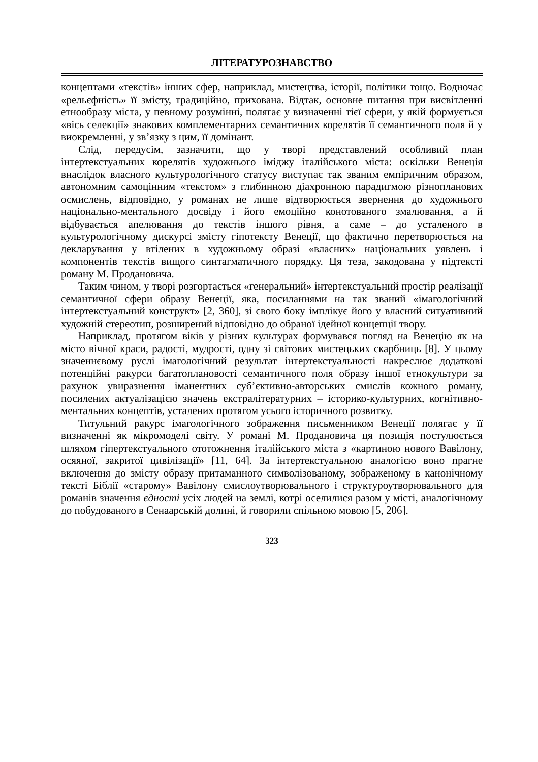ЛІТЕРАТУРОЗНАВСТВО
концептами «текстів» інших сфер, наприклад, мистецтва, історії, політики тощо. Водночас «рельєфність» її змісту, традиційно, прихована. Відтак, основне питання при висвітленні етнообразу міста, у певному розумінні, полягає у визначенні тієї сфери, у якій формується «вісь селекції» знакових комплементарних семантичних корелятів її семантичного поля й у виокремленні, у зв’язку з цим, її домінант.
Слід, передусім, зазначити, що у творі представлений особливий план інтертекстуальних корелятів художнього іміджу італійського міста: оскільки Венеція внаслідок власного культурологічного статусу виступає так званим емпіричним образом, автономним самоцінним «текстом» з глибинною діахронною парадигмою різнопланових осмислень, відповідно, у романах не лише відтворюється звернення до художнього національно-ментального досвіду і його емоційно конотованого змалювання, а й відбувається апелювання до текстів іншого рівня, а саме – до усталеного в культурологічному дискурсі змісту гіпотексту Венеції, що фактично перетворюється на декларування у втілених в художньому образі «власних» національних уявлень і компонентів текстів вищого синтагматичного порядку. Ця теза, закодована у підтексті роману М. Продановича.
Таким чином, у творі розгортається «генеральний» інтертекстуальний простір реалізації семантичної сфери образу Венеції, яка, посиланнями на так званий «імагологічний інтертекстуальний конструкт» [2, 360], зі свого боку імплікує його у власний ситуативний художній стереотип, розширений відповідно до обраної ідейної концепції твору.
Наприклад, протягом віків у різних культурах формувався погляд на Венецію як на місто вічної краси, радості, мудрості, одну зі світових мистецьких скарбниць [8]. У цьому значеннєвому руслі імагологічний результат інтертекстуальності накреслює додаткові потенційні ракурси багатоплановості семантичного поля образу іншої етнокультури за рахунок увиразнення іманентних суб’єктивно-авторських смислів кожного роману, посилених актуалізацією значень екстралітературних – історико-культурних, когнітивно-ментальних концептів, усталених протягом усього історичного розвитку.
Титульний ракурс імагологічного зображення письменником Венеції полягає у її визначенні як мікромоделі світу. У романі М. Продановича ця позиція постулюється шляхом гіпертекстуального ототожнення італійського міста з «картиною нового Вавілону, осяяної, закритої цивілізації» [11, 64]. За інтертекстуальною аналогією воно прагне включення до змісту образу притаманного символізованому, зображеному в канонічному тексті Біблії «старому» Вавілону смислоутворювального і структуроутворювального для романів значення єдності усіх людей на землі, котрі оселилися разом у місті, аналогічному до побудованого в Сенаарській долині, й говорили спільною мовою [5, 206].
323